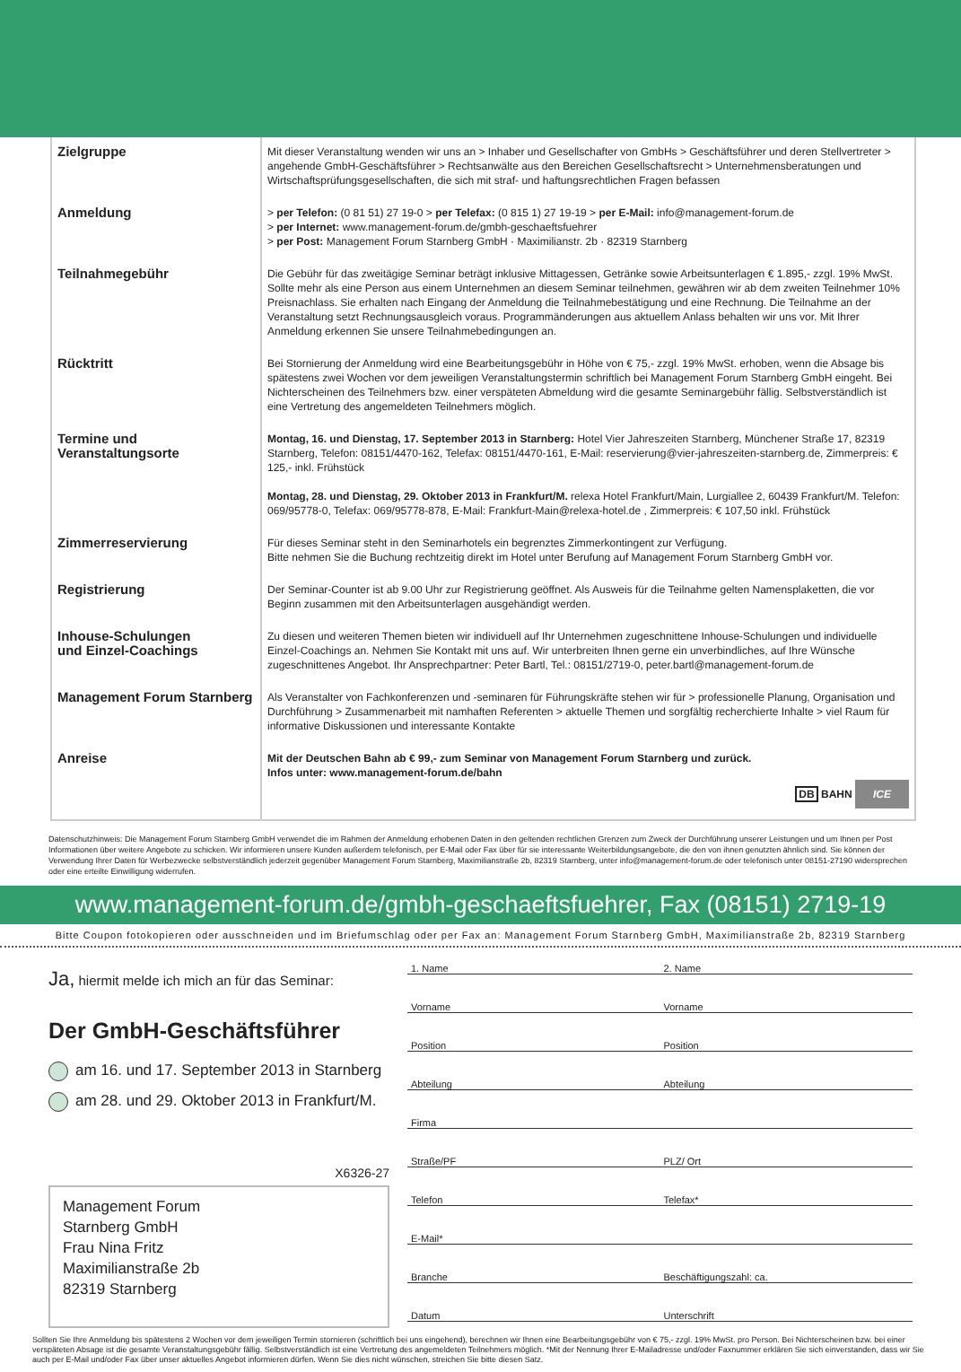| Zielgruppe | Mit dieser Veranstaltung wenden wir uns an > Inhaber und Gesellschafter von GmbHs > Geschäftsführer und deren Stellvertreter > angehende GmbH-Geschäftsführer > Rechtsanwälte aus den Bereichen Gesellschaftsrecht > Unternehmensberatungen und Wirtschaftsprüfungsgesellschaften, die sich mit straf- und haftungsrechtlichen Fragen befassen |
| Anmeldung | > per Telefon: (0 81 51) 27 19-0 > per Telefax: (0 815 1) 27 19-19 > per E-Mail: info@management-forum.de > per Internet: www.management-forum.de/gmbh-geschaeftsfuehrer > per Post: Management Forum Starnberg GmbH · Maximilianstr. 2b · 82319 Starnberg |
| Teilnahmegebühr | Die Gebühr für das zweitägige Seminar beträgt inklusive Mittagessen, Getränke sowie Arbeitsunterlagen € 1.895,- zzgl. 19% MwSt. Sollte mehr als eine Person aus einem Unternehmen an diesem Seminar teilnehmen, gewähren wir ab dem zweiten Teilnehmer 10% Preisnachlass. Sie erhalten nach Eingang der Anmeldung die Teilnahmebestätigung und eine Rechnung. Die Teilnahme an der Veranstaltung setzt Rechnungsausgleich voraus. Programmänderungen aus aktuellem Anlass behalten wir uns vor. Mit Ihrer Anmeldung erkennen Sie unsere Teilnahmebedingungen an. |
| Rücktritt | Bei Stornierung der Anmeldung wird eine Bearbeitungsgebühr in Höhe von € 75,- zzgl. 19% MwSt. erhoben, wenn die Absage bis spätestens zwei Wochen vor dem jeweiligen Veranstaltungstermin schriftlich bei Management Forum Starnberg GmbH eingeht. Bei Nichterscheinen des Teilnehmers bzw. einer verspäteten Abmeldung wird die gesamte Seminargebühr fällig. Selbstverständlich ist eine Vertretung des angemeldeten Teilnehmers möglich. |
| Termine und Veranstaltungsorte | Montag, 16. und Dienstag, 17. September 2013 in Starnberg: Hotel Vier Jahreszeiten Starnberg, Münchener Straße 17, 82319 Starnberg, Telefon: 08151/4470-162, Telefax: 08151/4470-161, E-Mail: reservierung@vier-jahreszeiten-starnberg.de, Zimmerpreis: € 125,- inkl. Frühstück Montag, 28. und Dienstag, 29. Oktober 2013 in Frankfurt/M. relexa Hotel Frankfurt/Main, Lurgiallee 2, 60439 Frankfurt/M. Telefon: 069/95778-0, Telefax: 069/95778-878, E-Mail: Frankfurt-Main@relexa-hotel.de , Zimmerpreis: € 107,50 inkl. Frühstück |
| Zimmerreservierung | Für dieses Seminar steht in den Seminarhotels ein begrenztes Zimmerkontingent zur Verfügung. Bitte nehmen Sie die Buchung rechtzeitig direkt im Hotel unter Berufung auf Management Forum Starnberg GmbH vor. |
| Registrierung | Der Seminar-Counter ist ab 9.00 Uhr zur Registrierung geöffnet. Als Ausweis für die Teilnahme gelten Namensplaketten, die vor Beginn zusammen mit den Arbeitsunterlagen ausgehändigt werden. |
| Inhouse-Schulungen und Einzel-Coachings | Zu diesen und weiteren Themen bieten wir individuell auf Ihr Unternehmen zugeschnittene Inhouse-Schulungen und individuelle Einzel-Coachings an. Nehmen Sie Kontakt mit uns auf. Wir unterbreiten Ihnen gerne ein unverbindliches, auf Ihre Wünsche zugeschnittenes Angebot. Ihr Ansprechpartner: Peter Bartl, Tel.: 08151/2719-0, peter.bartl@management-forum.de |
| Management Forum Starnberg | Als Veranstalter von Fachkonferenzen und -seminaren für Führungskräfte stehen wir für > professionelle Planung, Organisation und Durchführung > Zusammenarbeit mit namhaften Referenten > aktuelle Themen und sorgfältig recherchierte Inhalte > viel Raum für informative Diskussionen und interessante Kontakte |
| Anreise | Mit der Deutschen Bahn ab € 99,- zum Seminar von Management Forum Starnberg und zurück. Infos unter: www.management-forum.de/bahn DB BAHN ICE |
Datenschutzhinweis: Die Management Forum Starnberg GmbH verwendet die im Rahmen der Anmeldung erhobenen Daten in den geltenden rechtlichen Grenzen zum Zweck der Durchführung unserer Leistungen und um Ihnen per Post Informationen über weitere Angebote zu schicken. Wir informieren unsere Kunden außerdem telefonisch, per E-Mail oder Fax über für sie interessante Weiterbildungsangebote, die den von ihnen genutzten ähnlich sind. Sie können der Verwendung Ihrer Daten für Werbezwecke selbstverständlich jederzeit gegenüber Management Forum Starnberg, Maximilianstraße 2b, 82319 Starnberg, unter info@management-forum.de oder telefonisch unter 08151-27190 widersprechen oder eine erteilte Einwilligung widerrufen.
www.management-forum.de/gmbh-geschaeftsfuehrer, Fax (08151) 2719-19
Bitte Coupon fotokopieren oder ausschneiden und im Briefumschlag oder per Fax an: Management Forum Starnberg GmbH, Maximilianstraße 2b, 82319 Starnberg
Ja, hiermit melde ich mich an für das Seminar:
Der GmbH-Geschäftsführer
am 16. und 17. September 2013 in Starnberg
am 28. und 29. Oktober 2013 in Frankfurt/M.
X6326-27
Management Forum
Starnberg GmbH
Frau Nina Fritz
Maximilianstraße 2b
82319 Starnberg
1. Name 2. Name
Vorname Vorname
Position Position
Abteilung Abteilung
Firma
Straße/PF PLZ/ Ort
Telefon Telefax*
E-Mail*
Branche Beschäftigungszahl: ca.
Datum Unterschrift
Sollten Sie Ihre Anmeldung bis spätestens 2 Wochen vor dem jeweiligen Termin stornieren (schriftlich bei uns eingehend), berechnen wir Ihnen eine Bearbeitungsgebühr von € 75,- zzgl. 19% MwSt. pro Person. Bei Nichterscheinen bzw. bei einer verspäteten Absage ist die gesamte Veranstaltungsgebühr fällig. Selbstverständlich ist eine Vertretung des angemeldeten Teilnehmers möglich. *Mit der Nennung Ihrer E-Mailadresse und/oder Faxnummer erklären Sie sich einverstanden, dass wir Sie auch per E-Mail und/oder Fax über unser aktuelles Angebot informieren dürfen. Wenn Sie dies nicht wünschen, streichen Sie bitte diesen Satz.